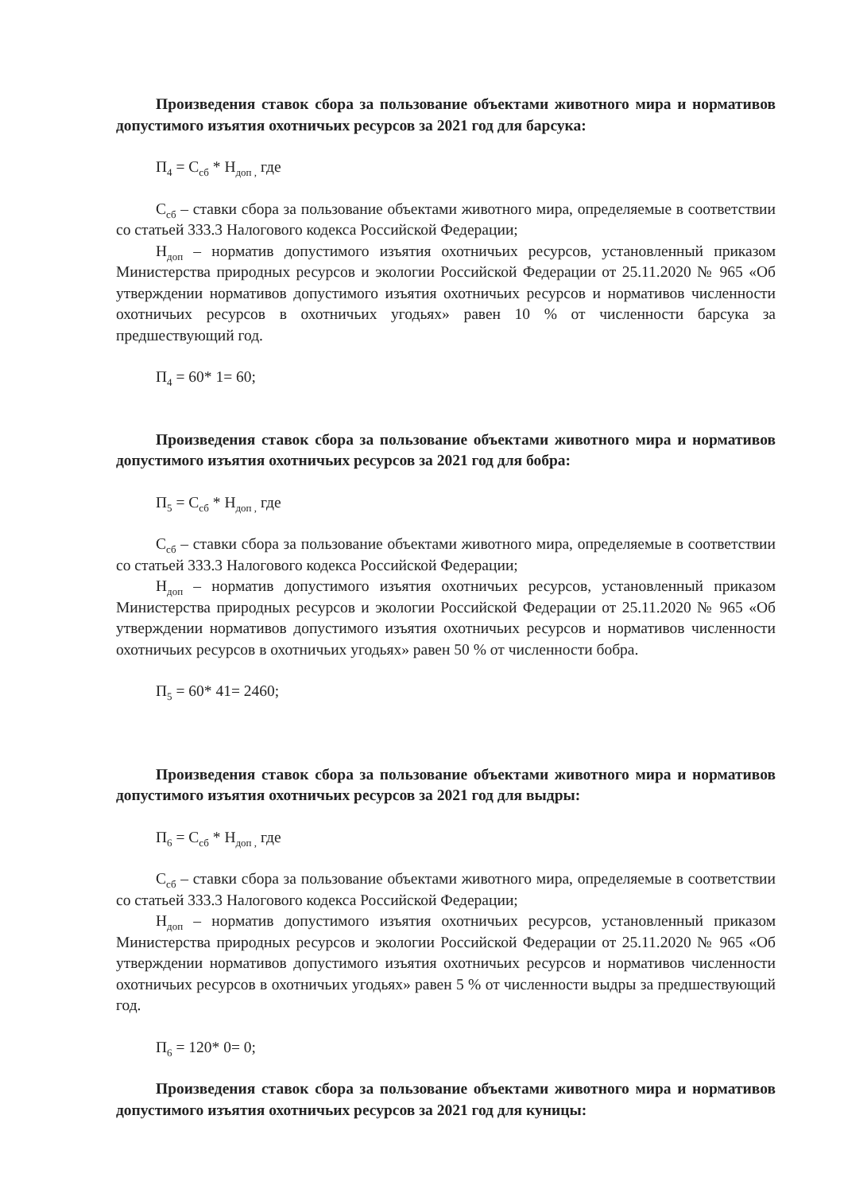Произведения ставок сбора за пользование объектами животного мира и нормативов допустимого изъятия охотничьих ресурсов за 2021 год для барсука:
П<sub>4</sub> = С<sub>сб</sub> * Н<sub>доп ,</sub> где
С<sub>сб</sub> – ставки сбора за пользование объектами животного мира, определяемые в соответствии со статьей 333.3 Налогового кодекса Российской Федерации;
Н<sub>доп</sub> – норматив допустимого изъятия охотничьих ресурсов, установленный приказом Министерства природных ресурсов и экологии Российской Федерации от 25.11.2020 № 965 «Об утверждении нормативов допустимого изъятия охотничьих ресурсов и нормативов численности охотничьих ресурсов в охотничьих угодьях» равен 10 % от численности барсука за предшествующий год.
П<sub>4</sub> = 60* 1= 60;
Произведения ставок сбора за пользование объектами животного мира и нормативов допустимого изъятия охотничьих ресурсов за 2021 год для бобра:
П<sub>5</sub> = С<sub>сб</sub> * Н<sub>доп ,</sub> где
С<sub>сб</sub> – ставки сбора за пользование объектами животного мира, определяемые в соответствии со статьей 333.3 Налогового кодекса Российской Федерации;
Н<sub>доп</sub> – норматив допустимого изъятия охотничьих ресурсов, установленный приказом Министерства природных ресурсов и экологии Российской Федерации от 25.11.2020 № 965 «Об утверждении нормативов допустимого изъятия охотничьих ресурсов и нормативов численности охотничьих ресурсов в охотничьих угодьях» равен 50 % от численности бобра.
П<sub>5</sub> = 60* 41= 2460;
Произведения ставок сбора за пользование объектами животного мира и нормативов допустимого изъятия охотничьих ресурсов за 2021 год для выдры:
П<sub>6</sub> = С<sub>сб</sub> * Н<sub>доп ,</sub> где
С<sub>сб</sub> – ставки сбора за пользование объектами животного мира, определяемые в соответствии со статьей 333.3 Налогового кодекса Российской Федерации;
Н<sub>доп</sub> – норматив допустимого изъятия охотничьих ресурсов, установленный приказом Министерства природных ресурсов и экологии Российской Федерации от 25.11.2020 № 965 «Об утверждении нормативов допустимого изъятия охотничьих ресурсов и нормативов численности охотничьих ресурсов в охотничьих угодьях» равен 5 % от численности выдры за предшествующий год.
П<sub>6</sub> = 120* 0= 0;
Произведения ставок сбора за пользование объектами животного мира и нормативов допустимого изъятия охотничьих ресурсов за 2021 год для куницы: